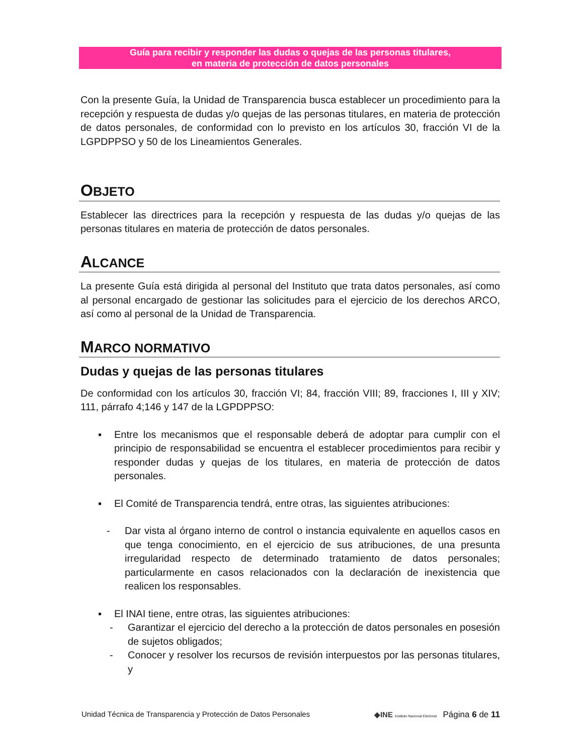Guía para recibir y responder las dudas o quejas de las personas titulares,
en materia de protección de datos personales
Con la presente Guía, la Unidad de Transparencia busca establecer un procedimiento para la recepción y respuesta de dudas y/o quejas de las personas titulares, en materia de protección de datos personales, de conformidad con lo previsto en los artículos 30, fracción VI de la LGPDPPSO y 50 de los Lineamientos Generales.
OBJETO
Establecer las directrices para la recepción y respuesta de las dudas y/o quejas de las personas titulares en materia de protección de datos personales.
ALCANCE
La presente Guía está dirigida al personal del Instituto que trata datos personales, así como al personal encargado de gestionar las solicitudes para el ejercicio de los derechos ARCO, así como al personal de la Unidad de Transparencia.
MARCO NORMATIVO
Dudas y quejas de las personas titulares
De conformidad con los artículos 30, fracción VI; 84, fracción VIII; 89, fracciones I, III y XIV; 111, párrafo 4;146 y 147 de la LGPDPPSO:
▪ Entre los mecanismos que el responsable deberá de adoptar para cumplir con el principio de responsabilidad se encuentra el establecer procedimientos para recibir y responder dudas y quejas de los titulares, en materia de protección de datos personales.
▪ El Comité de Transparencia tendrá, entre otras, las siguientes atribuciones:
- Dar vista al órgano interno de control o instancia equivalente en aquellos casos en que tenga conocimiento, en el ejercicio de sus atribuciones, de una presunta irregularidad respecto de determinado tratamiento de datos personales; particularmente en casos relacionados con la declaración de inexistencia que realicen los responsables.
▪ El INAI tiene, entre otras, las siguientes atribuciones:
- Garantizar el ejercicio del derecho a la protección de datos personales en posesión de sujetos obligados;
- Conocer y resolver los recursos de revisión interpuestos por las personas titulares, y
Unidad Técnica de Transparencia y Protección de Datos Personales ◆INE Instituto Nacional Electoral Página 6 de 11